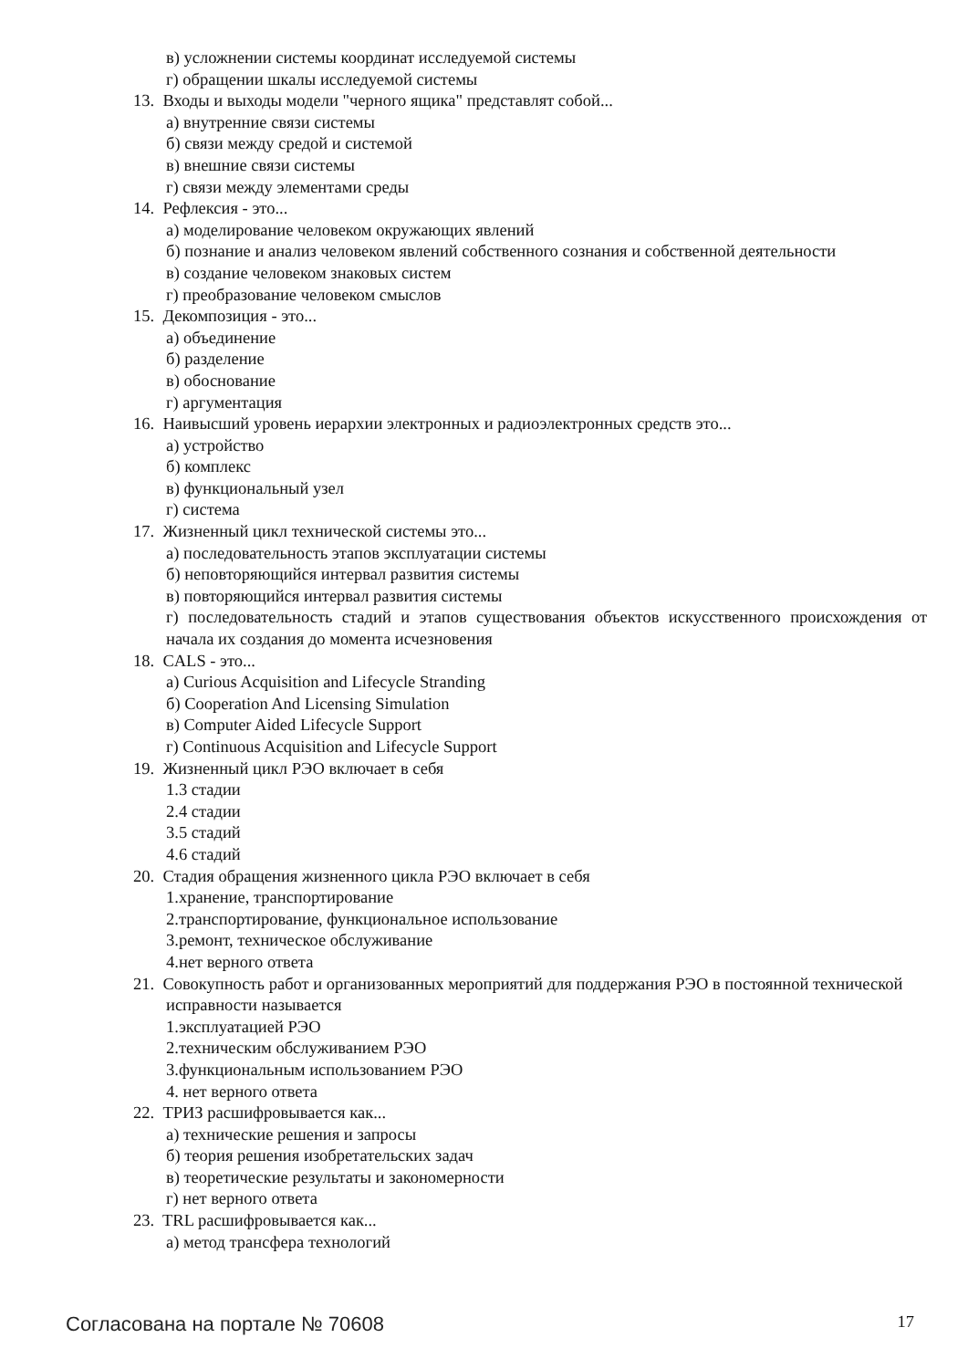в) усложнении системы координат исследуемой системы
г) обращении шкалы исследуемой системы
13. Входы и выходы модели "черного ящика" представлят собой...
а) внутренние связи системы
б) связи между средой и системой
в) внешние связи системы
г) связи между элементами среды
14. Рефлексия - это...
а) моделирование человеком окружающих явлений
б) познание и анализ человеком явлений собственного сознания и собственной деятельности
в) создание человеком знаковых систем
г) преобразование человеком смыслов
15. Декомпозиция - это...
а) объединение
б) разделение
в) обоснование
г) аргументация
16. Наивысший уровень иерархии электронных и радиоэлектронных средств это...
а) устройство
б) комплекс
в) функциональный узел
г) система
17. Жизненный цикл технической системы это...
а) последовательность этапов эксплуатации системы
б) неповторяющийся интервал развития системы
в) повторяющийся интервал развития системы
г) последовательность стадий и этапов существования объектов искусственного происхождения от начала их создания до момента исчезновения
18. CALS - это...
а) Curious Acquisition and Lifecycle Stranding
б) Cooperation And Licensing Simulation
в) Computer Aided Lifecycle Support
г) Continuous Acquisition and Lifecycle Support
19. Жизненный цикл РЭО включает в себя
1.3 стадии
2.4 стадии
3.5 стадий
4.6 стадий
20. Стадия обращения жизненного цикла РЭО включает в себя
1.хранение, транспортирование
2.транспортирование, функциональное использование
3.ремонт, техническое обслуживание
4.нет верного ответа
21. Совокупность работ и организованных мероприятий для поддержания РЭО в постоянной технической исправности называется
1.эксплуатацией РЭО
2.техническим обслуживанием РЭО
3.функциональным использованием РЭО
4. нет верного ответа
22. ТРИЗ расшифровывается как...
а) технические решения и запросы
б) теория решения изобретательских задач
в) теоретические результаты и закономерности
г) нет верного ответа
23. TRL расшифровывается как...
а) метод трансфера технологий
Согласована на портале № 70608 17